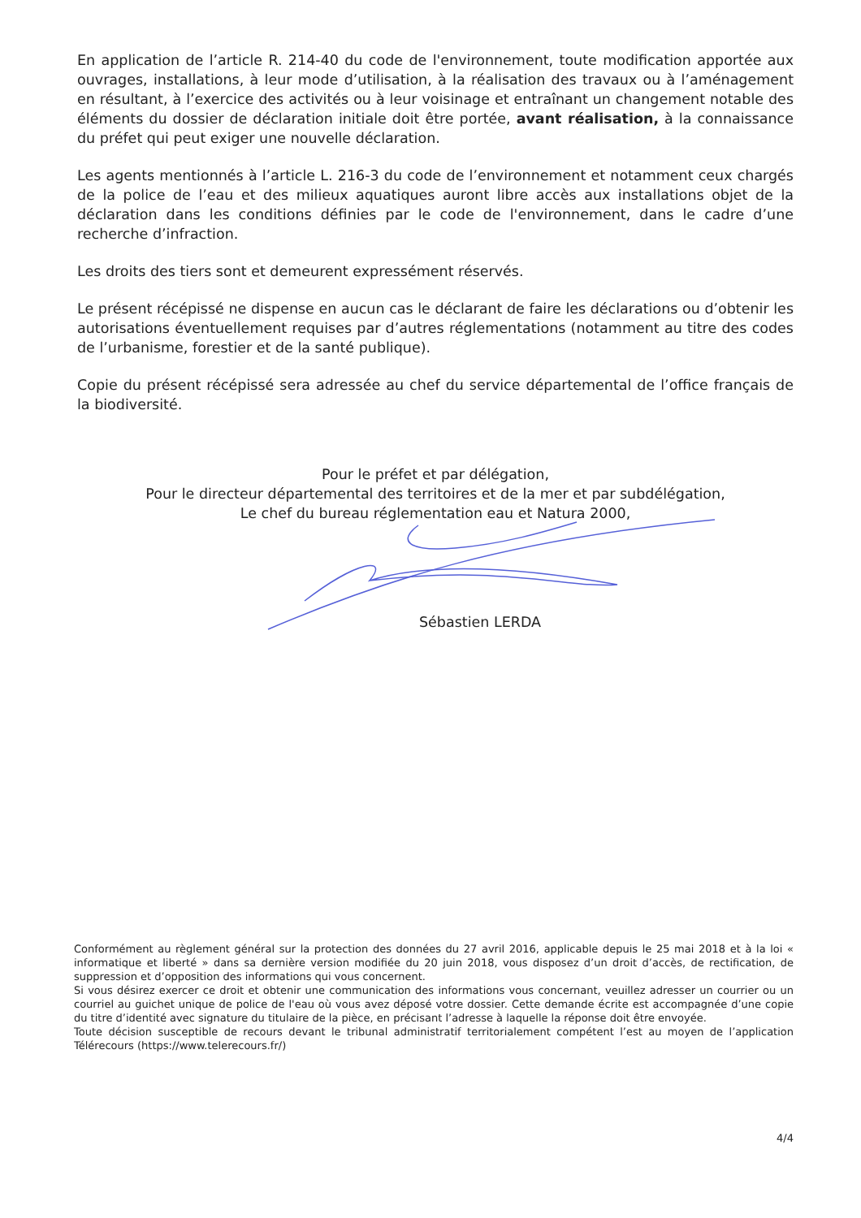En application de l’article R. 214-40 du code de l'environnement, toute modification apportée aux ouvrages, installations, à leur mode d’utilisation, à la réalisation des travaux ou à l’aménagement en résultant, à l’exercice des activités ou à leur voisinage et entraînant un changement notable des éléments du dossier de déclaration initiale doit être portée, avant réalisation, à la connaissance du préfet qui peut exiger une nouvelle déclaration.
Les agents mentionnés à l’article L. 216-3 du code de l’environnement et notamment ceux chargés de la police de l’eau et des milieux aquatiques auront libre accès aux installations objet de la déclaration dans les conditions définies par le code de l'environnement, dans le cadre d’une recherche d’infraction.
Les droits des tiers sont et demeurent expressément réservés.
Le présent récépissé ne dispense en aucun cas le déclarant de faire les déclarations ou d’obtenir les autorisations éventuellement requises par d’autres réglementations (notamment au titre des codes de l’urbanisme, forestier et de la santé publique).
Copie du présent récépissé sera adressée au chef du service départemental de l’office français de la biodiversité.
Pour le préfet et par délégation,
Pour le directeur départemental des territoires et de la mer et par subdélégation,
Le chef du bureau réglementation eau et Natura 2000,
Sébastien LERDA
Conformément au règlement général sur la protection des données du 27 avril 2016, applicable depuis le 25 mai 2018 et à la loi « informatique et liberté » dans sa dernière version modifiée du 20 juin 2018, vous disposez d’un droit d’accès, de rectification, de suppression et d’opposition des informations qui vous concernent.
Si vous désirez exercer ce droit et obtenir une communication des informations vous concernant, veuillez adresser un courrier ou un courriel au guichet unique de police de l'eau où vous avez déposé votre dossier. Cette demande écrite est accompagnée d’une copie du titre d’identité avec signature du titulaire de la pièce, en précisant l’adresse à laquelle la réponse doit être envoyée.
Toute décision susceptible de recours devant le tribunal administratif territorialement compétent l’est au moyen de l’application Télérecours (https://www.telerecours.fr/)
4/4